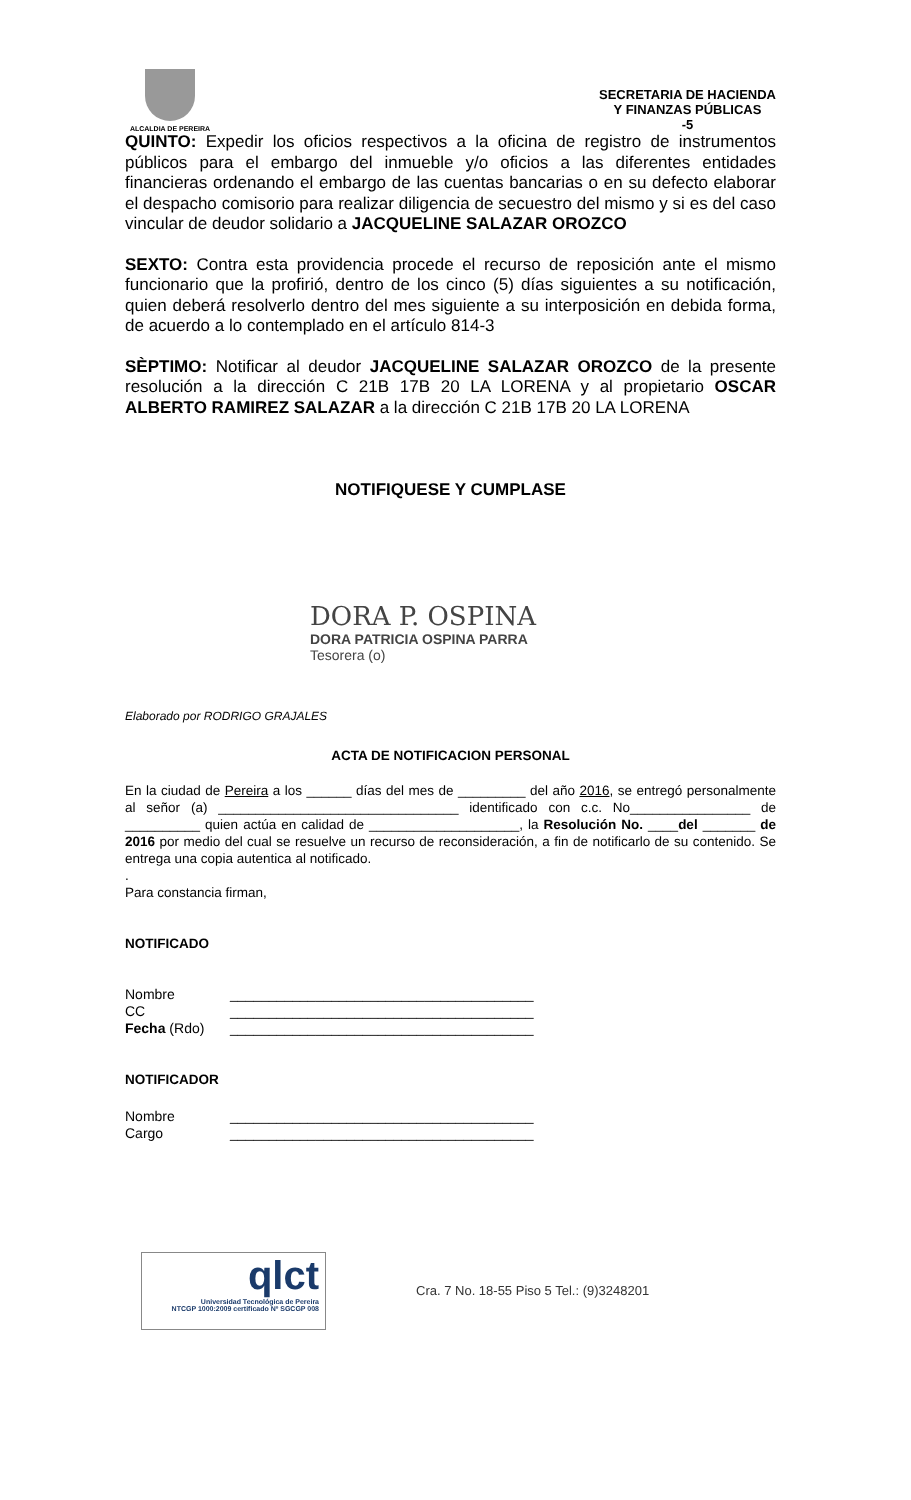ALCALDIA DE PEREIRA
SECRETARIA DE HACIENDA
Y FINANZAS PÚBLICAS
-5
QUINTO: Expedir los oficios respectivos a la oficina de registro de instrumentos públicos para el embargo del inmueble y/o oficios a las diferentes entidades financieras ordenando el embargo de las cuentas bancarias o en su defecto elaborar el despacho comisorio para realizar diligencia de secuestro del mismo y si es del caso vincular de deudor solidario a JACQUELINE SALAZAR OROZCO
SEXTO: Contra esta providencia procede el recurso de reposición ante el mismo funcionario que la profirió, dentro de los cinco (5) días siguientes a su notificación, quien deberá resolverlo dentro del mes siguiente a su interposición en debida forma, de acuerdo a lo contemplado en el artículo 814-3
SÈPTIMO: Notificar al deudor JACQUELINE SALAZAR OROZCO de la presente resolución a la dirección C 21B 17B 20 LA LORENA y al propietario OSCAR ALBERTO RAMIREZ SALAZAR a la dirección C 21B 17B 20 LA LORENA
NOTIFIQUESE Y CUMPLASE
DORA P. OSPINA
DORA PATRICIA OSPINA PARRA
Tesorera (o)
Elaborado por RODRIGO GRAJALES
ACTA DE NOTIFICACION PERSONAL
En la ciudad de Pereira a los ______ días del mes de _________ del año 2016, se entregó personalmente al señor (a) ________________________________ identificado con c.c. No________________ de __________ quien actúa en calidad de ____________________, la Resolución No. ____del _______ de 2016 por medio del cual se resuelve un recurso de reconsideración, a fin de notificarlo de su contenido. Se entrega una copia autentica al notificado.
.
Para constancia firman,
NOTIFICADO
Nombre _______________________________________
CC _______________________________________
Fecha (Rdo) _______________________________________
NOTIFICADOR
Nombre _______________________________________
Cargo _______________________________________
qlct
Universidad Tecnológica de Pereira
NTCGP 1000:2009 certificado Nº SGCGP 008
Cra. 7 No. 18-55 Piso 5 Tel.: (9)3248201